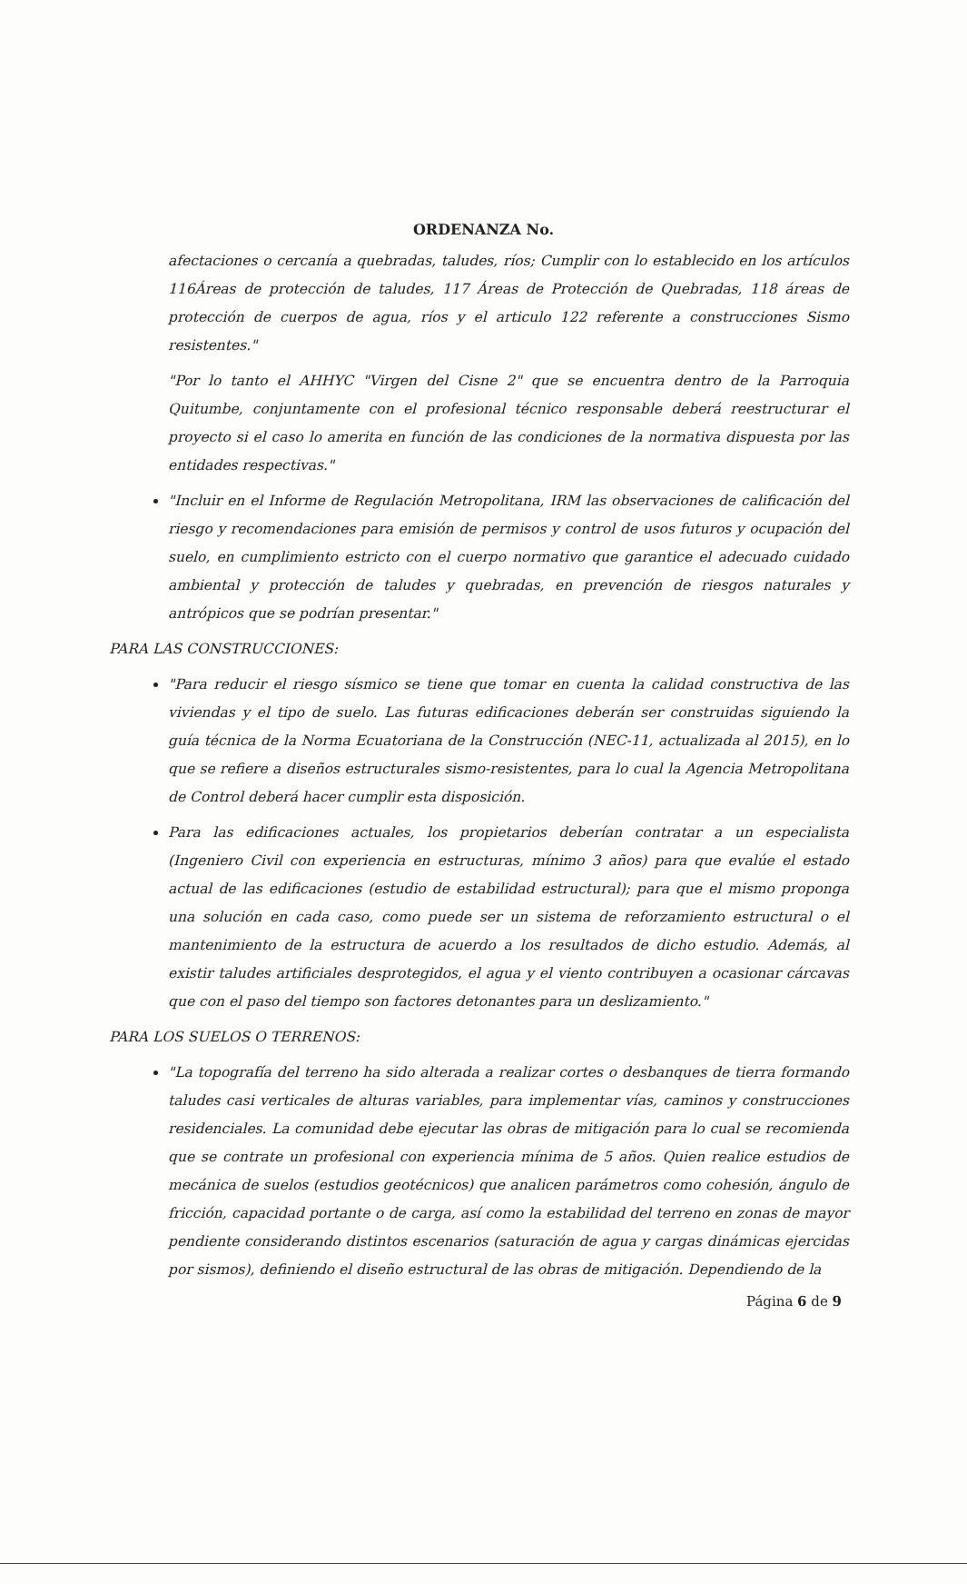ORDENANZA No.
afectaciones o cercanía a quebradas, taludes, ríos; Cumplir con lo establecido en los artículos 116Áreas de protección de taludes, 117 Áreas de Protección de Quebradas, 118 áreas de protección de cuerpos de agua, ríos y el articulo 122 referente a construcciones Sismo resistentes."
"Por lo tanto el AHHYC "Virgen del Cisne 2" que se encuentra dentro de la Parroquia Quitumbe, conjuntamente con el profesional técnico responsable deberá reestructurar el proyecto si el caso lo amerita en función de las condiciones de la normativa dispuesta por las entidades respectivas."
"Incluir en el Informe de Regulación Metropolitana, IRM las observaciones de calificación del riesgo y recomendaciones para emisión de permisos y control de usos futuros y ocupación del suelo, en cumplimiento estricto con el cuerpo normativo que garantice el adecuado cuidado ambiental y protección de taludes y quebradas, en prevención de riesgos naturales y antrópicos que se podrían presentar."
PARA LAS CONSTRUCCIONES:
"Para reducir el riesgo sísmico se tiene que tomar en cuenta la calidad constructiva de las viviendas y el tipo de suelo. Las futuras edificaciones deberán ser construidas siguiendo la guía técnica de la Norma Ecuatoriana de la Construcción (NEC-11, actualizada al 2015), en lo que se refiere a diseños estructurales sismo-resistentes, para lo cual la Agencia Metropolitana de Control deberá hacer cumplir esta disposición.
Para las edificaciones actuales, los propietarios deberían contratar a un especialista (Ingeniero Civil con experiencia en estructuras, mínimo 3 años) para que evalúe el estado actual de las edificaciones (estudio de estabilidad estructural); para que el mismo proponga una solución en cada caso, como puede ser un sistema de reforzamiento estructural o el mantenimiento de la estructura de acuerdo a los resultados de dicho estudio. Además, al existir taludes artificiales desprotegidos, el agua y el viento contribuyen a ocasionar cárcavas que con el paso del tiempo son factores detonantes para un deslizamiento."
PARA LOS SUELOS O TERRENOS:
"La topografía del terreno ha sido alterada a realizar cortes o desbanques de tierra formando taludes casi verticales de alturas variables, para implementar vías, caminos y construcciones residenciales. La comunidad debe ejecutar las obras de mitigación para lo cual se recomienda que se contrate un profesional con experiencia mínima de 5 años. Quien realice estudios de mecánica de suelos (estudios geotécnicos) que analicen parámetros como cohesión, ángulo de fricción, capacidad portante o de carga, así como la estabilidad del terreno en zonas de mayor pendiente considerando distintos escenarios (saturación de agua y cargas dinámicas ejercidas por sismos), definiendo el diseño estructural de las obras de mitigación. Dependiendo de la
Página 6 de 9